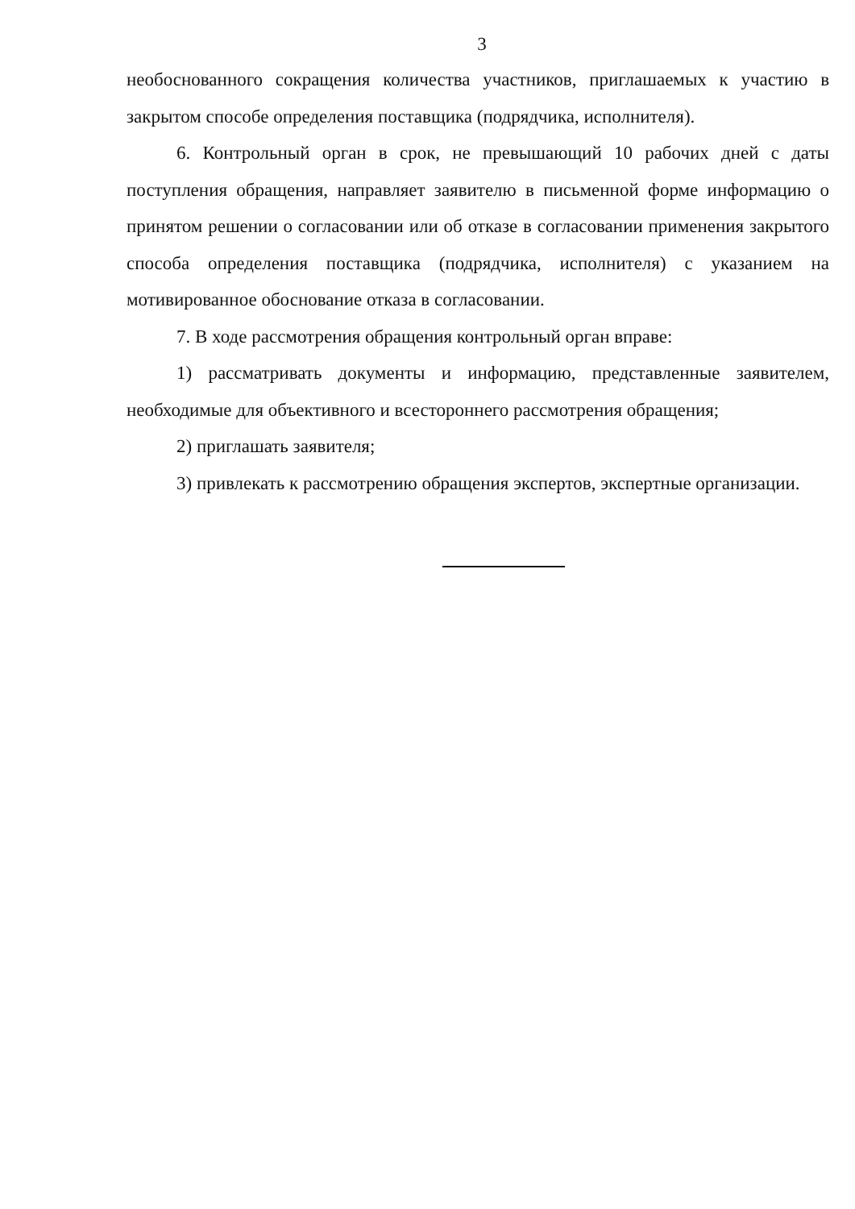3
необоснованного сокращения количества участников, приглашаемых к участию в закрытом способе определения поставщика (подрядчика, исполнителя).
6. Контрольный орган в срок, не превышающий 10 рабочих дней с даты поступления обращения, направляет заявителю в письменной форме информацию о принятом решении о согласовании или об отказе в согласовании применения закрытого способа определения поставщика (подрядчика, исполнителя) с указанием на мотивированное обоснование отказа в согласовании.
7. В ходе рассмотрения обращения контрольный орган вправе:
1) рассматривать документы и информацию, представленные заявителем, необходимые для объективного и всестороннего рассмотрения обращения;
2) приглашать заявителя;
3) привлекать к рассмотрению обращения экспертов, экспертные организации.